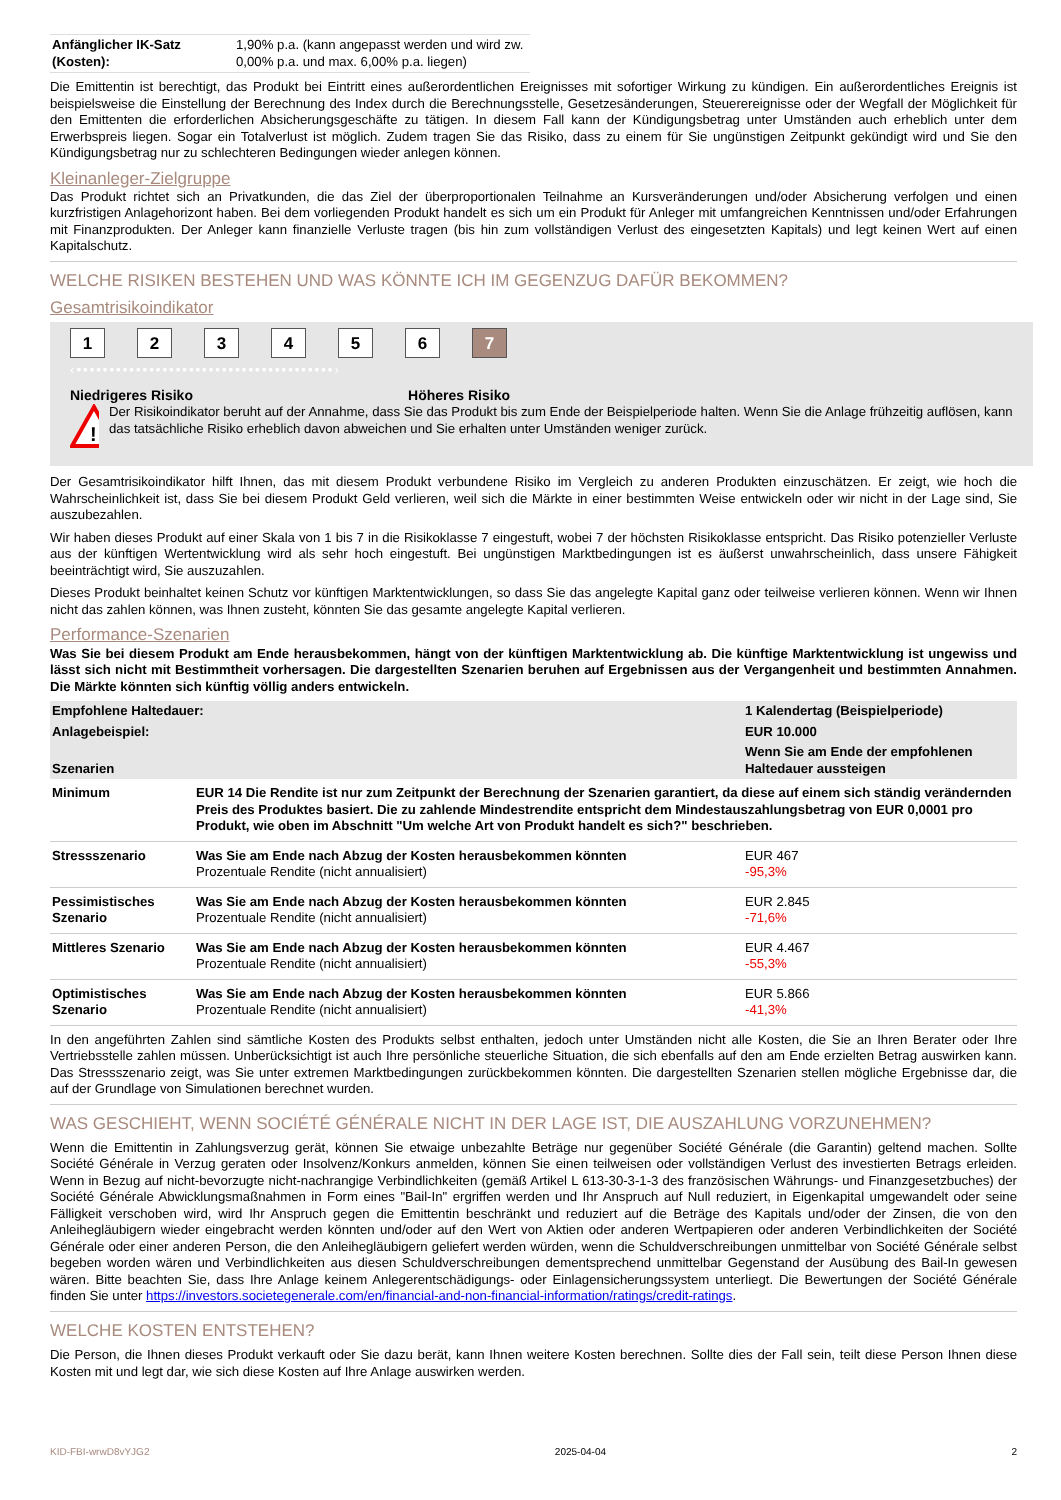| Anfänglicher IK-Satz (Kosten): | 1,90% p.a. (kann angepasst werden und wird zw. 0,00% p.a. und max. 6,00% p.a. liegen) |
Die Emittentin ist berechtigt, das Produkt bei Eintritt eines außerordentlichen Ereignisses mit sofortiger Wirkung zu kündigen. Ein außerordentliches Ereignis ist beispielsweise die Einstellung der Berechnung des Index durch die Berechnungsstelle, Gesetzesänderungen, Steuerereignisse oder der Wegfall der Möglichkeit für den Emittenten die erforderlichen Absicherungsgeschäfte zu tätigen. In diesem Fall kann der Kündigungsbetrag unter Umständen auch erheblich unter dem Erwerbspreis liegen. Sogar ein Totalverlust ist möglich. Zudem tragen Sie das Risiko, dass zu einem für Sie ungünstigen Zeitpunkt gekündigt wird und Sie den Kündigungsbetrag nur zu schlechteren Bedingungen wieder anlegen können.
Kleinanleger-Zielgruppe
Das Produkt richtet sich an Privatkunden, die das Ziel der überproportionalen Teilnahme an Kursveränderungen und/oder Absicherung verfolgen und einen kurzfristigen Anlagehorizont haben. Bei dem vorliegenden Produkt handelt es sich um ein Produkt für Anleger mit umfangreichen Kenntnissen und/oder Erfahrungen mit Finanzprodukten. Der Anleger kann finanzielle Verluste tragen (bis hin zum vollständigen Verlust des eingesetzten Kapitals) und legt keinen Wert auf einen Kapitalschutz.
WELCHE RISIKEN BESTEHEN UND WAS KÖNNTE ICH IM GEGENZUG DAFÜR BEKOMMEN?
Gesamtrisikoindikator
123456 7
‹•••••••••••••••••••••••••••••••••••••••›
Niedrigeres Risiko Höheres Risiko
!
Der Risikoindikator beruht auf der Annahme, dass Sie das Produkt bis zum Ende der Beispielperiode halten. Wenn Sie die Anlage frühzeitig auflösen, kann das tatsächliche Risiko erheblich davon abweichen und Sie erhalten unter Umständen weniger zurück.
Der Gesamtrisikoindikator hilft Ihnen, das mit diesem Produkt verbundene Risiko im Vergleich zu anderen Produkten einzuschätzen. Er zeigt, wie hoch die Wahrscheinlichkeit ist, dass Sie bei diesem Produkt Geld verlieren, weil sich die Märkte in einer bestimmten Weise entwickeln oder wir nicht in der Lage sind, Sie auszubezahlen.
Wir haben dieses Produkt auf einer Skala von 1 bis 7 in die Risikoklasse 7 eingestuft, wobei 7 der höchsten Risikoklasse entspricht. Das Risiko potenzieller Verluste aus der künftigen Wertentwicklung wird als sehr hoch eingestuft. Bei ungünstigen Marktbedingungen ist es äußerst unwahrscheinlich, dass unsere Fähigkeit beeinträchtigt wird, Sie auszuzahlen.
Dieses Produkt beinhaltet keinen Schutz vor künftigen Marktentwicklungen, so dass Sie das angelegte Kapital ganz oder teilweise verlieren können. Wenn wir Ihnen nicht das zahlen können, was Ihnen zusteht, könnten Sie das gesamte angelegte Kapital verlieren.
Performance-Szenarien
Was Sie bei diesem Produkt am Ende herausbekommen, hängt von der künftigen Marktentwicklung ab. Die künftige Marktentwicklung ist ungewiss und lässt sich nicht mit Bestimmtheit vorhersagen. Die dargestellten Szenarien beruhen auf Ergebnissen aus der Vergangenheit und bestimmten Annahmen. Die Märkte könnten sich künftig völlig anders entwickeln.
| Empfohlene Haltedauer: | | 1 Kalendertag (Beispielperiode) |
| --- | --- | --- |
| Anlagebeispiel: | | EUR 10.000 |
| Szenarien | | Wenn Sie am Ende der empfohlenen Haltedauer aussteigen |
| Minimum | EUR 14 Die Rendite ist nur zum Zeitpunkt der Berechnung der Szenarien garantiert, da diese auf einem sich ständig verändernden Preis des Produktes basiert. Die zu zahlende Mindestrendite entspricht dem Mindestauszahlungsbetrag von EUR 0,0001 pro Produkt, wie oben im Abschnitt "Um welche Art von Produkt handelt es sich?" beschrieben. | |
| Stressszenario | Was Sie am Ende nach Abzug der Kosten herausbekommen könnten Prozentuale Rendite (nicht annualisiert) | EUR 467 -95,3% |
| Pessimistisches Szenario | Was Sie am Ende nach Abzug der Kosten herausbekommen könnten Prozentuale Rendite (nicht annualisiert) | EUR 2.845 -71,6% |
| Mittleres Szenario | Was Sie am Ende nach Abzug der Kosten herausbekommen könnten Prozentuale Rendite (nicht annualisiert) | EUR 4.467 -55,3% |
| Optimistisches Szenario | Was Sie am Ende nach Abzug der Kosten herausbekommen könnten Prozentuale Rendite (nicht annualisiert) | EUR 5.866 -41,3% |
In den angeführten Zahlen sind sämtliche Kosten des Produkts selbst enthalten, jedoch unter Umständen nicht alle Kosten, die Sie an Ihren Berater oder Ihre Vertriebsstelle zahlen müssen. Unberücksichtigt ist auch Ihre persönliche steuerliche Situation, die sich ebenfalls auf den am Ende erzielten Betrag auswirken kann. Das Stressszenario zeigt, was Sie unter extremen Marktbedingungen zurückbekommen könnten. Die dargestellten Szenarien stellen mögliche Ergebnisse dar, die auf der Grundlage von Simulationen berechnet wurden.
WAS GESCHIEHT, WENN SOCIÉTÉ GÉNÉRALE NICHT IN DER LAGE IST, DIE AUSZAHLUNG VORZUNEHMEN?
Wenn die Emittentin in Zahlungsverzug gerät, können Sie etwaige unbezahlte Beträge nur gegenüber Société Générale (die Garantin) geltend machen. Sollte Société Générale in Verzug geraten oder Insolvenz/Konkurs anmelden, können Sie einen teilweisen oder vollständigen Verlust des investierten Betrags erleiden. Wenn in Bezug auf nicht-bevorzugte nicht-nachrangige Verbindlichkeiten (gemäß Artikel L 613-30-3-1-3 des französischen Währungs- und Finanzgesetzbuches) der Société Générale Abwicklungsmaßnahmen in Form eines "Bail-In" ergriffen werden und Ihr Anspruch auf Null reduziert, in Eigenkapital umgewandelt oder seine Fälligkeit verschoben wird, wird Ihr Anspruch gegen die Emittentin beschränkt und reduziert auf die Beträge des Kapitals und/oder der Zinsen, die von den Anleihegläubigern wieder eingebracht werden könnten und/oder auf den Wert von Aktien oder anderen Wertpapieren oder anderen Verbindlichkeiten der Société Générale oder einer anderen Person, die den Anleihegläubigern geliefert werden würden, wenn die Schuldverschreibungen unmittelbar von Société Générale selbst begeben worden wären und Verbindlichkeiten aus diesen Schuldverschreibungen dementsprechend unmittelbar Gegenstand der Ausübung des Bail-In gewesen wären. Bitte beachten Sie, dass Ihre Anlage keinem Anlegerentschädigungs- oder Einlagensicherungssystem unterliegt. Die Bewertungen der Société Générale finden Sie unter https://investors.societegenerale.com/en/financial-and-non-financial-information/ratings/credit-ratings.
WELCHE KOSTEN ENTSTEHEN?
Die Person, die Ihnen dieses Produkt verkauft oder Sie dazu berät, kann Ihnen weitere Kosten berechnen. Sollte dies der Fall sein, teilt diese Person Ihnen diese Kosten mit und legt dar, wie sich diese Kosten auf Ihre Anlage auswirken werden.
KID-FBI-wrwD8vYJG2 2025-04-04 2